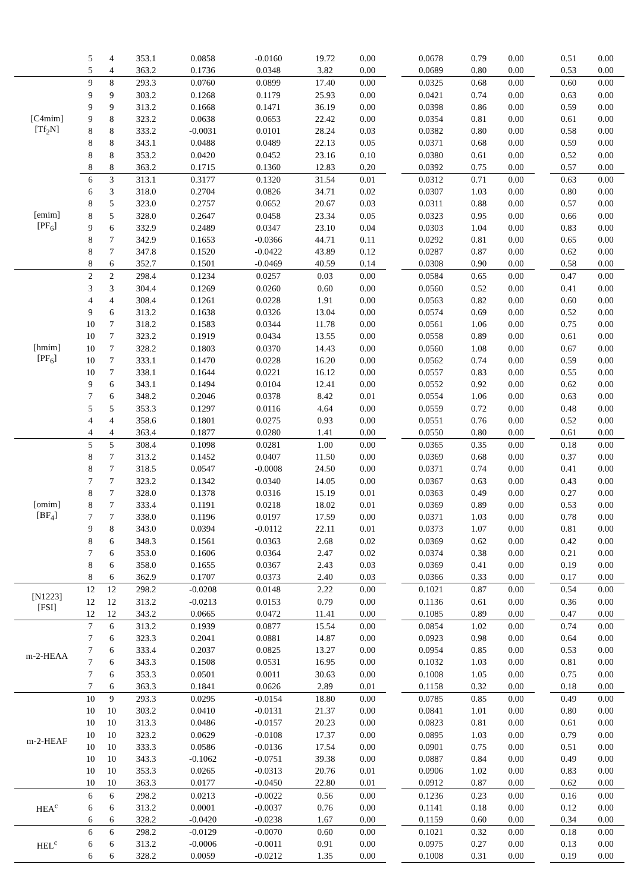| | 5 | 4 | 353.1 | 0.0858 | -0.0160 | 19.72 | 0.00 | | 0.0678 | 0.79 | 0.00 | | 0.51 | 0.00 |
| | 5 | 4 | 363.2 | 0.1736 | 0.0348 | 3.82 | 0.00 | | 0.0689 | 0.80 | 0.00 | | 0.53 | 0.00 |
| [C4mim] [Tf<sub>2</sub>N] | 9 | 8 | 293.3 | 0.0760 | 0.0899 | 17.40 | 0.00 | | 0.0325 | 0.68 | 0.00 | | 0.60 | 0.00 |
| | 9 | 9 | 303.2 | 0.1268 | 0.1179 | 25.93 | 0.00 | | 0.0421 | 0.74 | 0.00 | | 0.63 | 0.00 |
| | 9 | 9 | 313.2 | 0.1668 | 0.1471 | 36.19 | 0.00 | | 0.0398 | 0.86 | 0.00 | | 0.59 | 0.00 |
| | 9 | 8 | 323.2 | 0.0638 | 0.0653 | 22.42 | 0.00 | | 0.0354 | 0.81 | 0.00 | | 0.61 | 0.00 |
| | 8 | 8 | 333.2 | -0.0031 | 0.0101 | 28.24 | 0.03 | | 0.0382 | 0.80 | 0.00 | | 0.58 | 0.00 |
| | 8 | 8 | 343.1 | 0.0488 | 0.0489 | 22.13 | 0.05 | | 0.0371 | 0.68 | 0.00 | | 0.59 | 0.00 |
| | 8 | 8 | 353.2 | 0.0420 | 0.0452 | 23.16 | 0.10 | | 0.0380 | 0.61 | 0.00 | | 0.52 | 0.00 |
| | 8 | 8 | 363.2 | 0.1715 | 0.1360 | 12.83 | 0.20 | | 0.0392 | 0.75 | 0.00 | | 0.57 | 0.00 |
| [emim] [PF<sub>6</sub>] | 6 | 3 | 313.1 | 0.3177 | 0.1320 | 31.54 | 0.01 | | 0.0312 | 0.71 | 0.00 | | 0.63 | 0.00 |
| | 6 | 3 | 318.0 | 0.2704 | 0.0826 | 34.71 | 0.02 | | 0.0307 | 1.03 | 0.00 | | 0.80 | 0.00 |
| | 8 | 5 | 323.0 | 0.2757 | 0.0652 | 20.67 | 0.03 | | 0.0311 | 0.88 | 0.00 | | 0.57 | 0.00 |
| | 8 | 5 | 328.0 | 0.2647 | 0.0458 | 23.34 | 0.05 | | 0.0323 | 0.95 | 0.00 | | 0.66 | 0.00 |
| | 9 | 6 | 332.9 | 0.2489 | 0.0347 | 23.10 | 0.04 | | 0.0303 | 1.04 | 0.00 | | 0.83 | 0.00 |
| | 8 | 7 | 342.9 | 0.1653 | -0.0366 | 44.71 | 0.11 | | 0.0292 | 0.81 | 0.00 | | 0.65 | 0.00 |
| | 8 | 7 | 347.8 | 0.1520 | -0.0422 | 43.89 | 0.12 | | 0.0287 | 0.87 | 0.00 | | 0.62 | 0.00 |
| | 8 | 6 | 352.7 | 0.1501 | -0.0469 | 40.59 | 0.14 | | 0.0308 | 0.90 | 0.00 | | 0.58 | 0.00 |
| [hmim] [PF<sub>6</sub>] | 2 | 2 | 298.4 | 0.1234 | 0.0257 | 0.03 | 0.00 | | 0.0584 | 0.65 | 0.00 | | 0.47 | 0.00 |
| | 3 | 3 | 304.4 | 0.1269 | 0.0260 | 0.60 | 0.00 | | 0.0560 | 0.52 | 0.00 | | 0.41 | 0.00 |
| | 4 | 4 | 308.4 | 0.1261 | 0.0228 | 1.91 | 0.00 | | 0.0563 | 0.82 | 0.00 | | 0.60 | 0.00 |
| | 9 | 6 | 313.2 | 0.1638 | 0.0326 | 13.04 | 0.00 | | 0.0574 | 0.69 | 0.00 | | 0.52 | 0.00 |
| | 10 | 7 | 318.2 | 0.1583 | 0.0344 | 11.78 | 0.00 | | 0.0561 | 1.06 | 0.00 | | 0.75 | 0.00 |
| | 10 | 7 | 323.2 | 0.1919 | 0.0434 | 13.55 | 0.00 | | 0.0558 | 0.89 | 0.00 | | 0.61 | 0.00 |
| | 10 | 7 | 328.2 | 0.1803 | 0.0370 | 14.43 | 0.00 | | 0.0560 | 1.08 | 0.00 | | 0.67 | 0.00 |
| | 10 | 7 | 333.1 | 0.1470 | 0.0228 | 16.20 | 0.00 | | 0.0562 | 0.74 | 0.00 | | 0.59 | 0.00 |
| | 10 | 7 | 338.1 | 0.1644 | 0.0221 | 16.12 | 0.00 | | 0.0557 | 0.83 | 0.00 | | 0.55 | 0.00 |
| | 9 | 6 | 343.1 | 0.1494 | 0.0104 | 12.41 | 0.00 | | 0.0552 | 0.92 | 0.00 | | 0.62 | 0.00 |
| | 7 | 6 | 348.2 | 0.2046 | 0.0378 | 8.42 | 0.01 | | 0.0554 | 1.06 | 0.00 | | 0.63 | 0.00 |
| | 5 | 5 | 353.3 | 0.1297 | 0.0116 | 4.64 | 0.00 | | 0.0559 | 0.72 | 0.00 | | 0.48 | 0.00 |
| | 4 | 4 | 358.6 | 0.1801 | 0.0275 | 0.93 | 0.00 | | 0.0551 | 0.76 | 0.00 | | 0.52 | 0.00 |
| | 4 | 4 | 363.4 | 0.1877 | 0.0280 | 1.41 | 0.00 | | 0.0550 | 0.80 | 0.00 | | 0.61 | 0.00 |
| [omim] [BF<sub>4</sub>] | 5 | 5 | 308.4 | 0.1098 | 0.0281 | 1.00 | 0.00 | | 0.0365 | 0.35 | 0.00 | | 0.18 | 0.00 |
| | 8 | 7 | 313.2 | 0.1452 | 0.0407 | 11.50 | 0.00 | | 0.0369 | 0.68 | 0.00 | | 0.37 | 0.00 |
| | 8 | 7 | 318.5 | 0.0547 | -0.0008 | 24.50 | 0.00 | | 0.0371 | 0.74 | 0.00 | | 0.41 | 0.00 |
| | 7 | 7 | 323.2 | 0.1342 | 0.0340 | 14.05 | 0.00 | | 0.0367 | 0.63 | 0.00 | | 0.43 | 0.00 |
| | 8 | 7 | 328.0 | 0.1378 | 0.0316 | 15.19 | 0.01 | | 0.0363 | 0.49 | 0.00 | | 0.27 | 0.00 |
| | 8 | 7 | 333.4 | 0.1191 | 0.0218 | 18.02 | 0.01 | | 0.0369 | 0.89 | 0.00 | | 0.53 | 0.00 |
| | 7 | 7 | 338.0 | 0.1196 | 0.0197 | 17.59 | 0.00 | | 0.0371 | 1.03 | 0.00 | | 0.78 | 0.00 |
| | 9 | 8 | 343.0 | 0.0394 | -0.0112 | 22.11 | 0.01 | | 0.0373 | 1.07 | 0.00 | | 0.81 | 0.00 |
| | 8 | 6 | 348.3 | 0.1561 | 0.0363 | 2.68 | 0.02 | | 0.0369 | 0.62 | 0.00 | | 0.42 | 0.00 |
| | 7 | 6 | 353.0 | 0.1606 | 0.0364 | 2.47 | 0.02 | | 0.0374 | 0.38 | 0.00 | | 0.21 | 0.00 |
| | 8 | 6 | 358.0 | 0.1655 | 0.0367 | 2.43 | 0.03 | | 0.0369 | 0.41 | 0.00 | | 0.19 | 0.00 |
| | 8 | 6 | 362.9 | 0.1707 | 0.0373 | 2.40 | 0.03 | | 0.0366 | 0.33 | 0.00 | | 0.17 | 0.00 |
| [N1223] [FSI] | 12 | 12 | 298.2 | -0.0208 | 0.0148 | 2.22 | 0.00 | | 0.1021 | 0.87 | 0.00 | | 0.54 | 0.00 |
| | 12 | 12 | 313.2 | -0.0213 | 0.0153 | 0.79 | 0.00 | | 0.1136 | 0.61 | 0.00 | | 0.36 | 0.00 |
| | 12 | 12 | 343.2 | 0.0665 | 0.0472 | 11.41 | 0.00 | | 0.1085 | 0.89 | 0.00 | | 0.47 | 0.00 |
| m-2-HEAA | 7 | 6 | 313.2 | 0.1939 | 0.0877 | 15.54 | 0.00 | | 0.0854 | 1.02 | 0.00 | | 0.74 | 0.00 |
| | 7 | 6 | 323.3 | 0.2041 | 0.0881 | 14.87 | 0.00 | | 0.0923 | 0.98 | 0.00 | | 0.64 | 0.00 |
| | 7 | 6 | 333.4 | 0.2037 | 0.0825 | 13.27 | 0.00 | | 0.0954 | 0.85 | 0.00 | | 0.53 | 0.00 |
| | 7 | 6 | 343.3 | 0.1508 | 0.0531 | 16.95 | 0.00 | | 0.1032 | 1.03 | 0.00 | | 0.81 | 0.00 |
| | 7 | 6 | 353.3 | 0.0501 | 0.0011 | 30.63 | 0.00 | | 0.1008 | 1.05 | 0.00 | | 0.75 | 0.00 |
| | 7 | 6 | 363.3 | 0.1841 | 0.0626 | 2.89 | 0.01 | | 0.1158 | 0.32 | 0.00 | | 0.18 | 0.00 |
| m-2-HEAF | 10 | 9 | 293.3 | 0.0295 | -0.0154 | 18.80 | 0.00 | | 0.0785 | 0.85 | 0.00 | | 0.49 | 0.00 |
| | 10 | 10 | 303.2 | 0.0410 | -0.0131 | 21.37 | 0.00 | | 0.0841 | 1.01 | 0.00 | | 0.80 | 0.00 |
| | 10 | 10 | 313.3 | 0.0486 | -0.0157 | 20.23 | 0.00 | | 0.0823 | 0.81 | 0.00 | | 0.61 | 0.00 |
| | 10 | 10 | 323.2 | 0.0629 | -0.0108 | 17.37 | 0.00 | | 0.0895 | 1.03 | 0.00 | | 0.79 | 0.00 |
| | 10 | 10 | 333.3 | 0.0586 | -0.0136 | 17.54 | 0.00 | | 0.0901 | 0.75 | 0.00 | | 0.51 | 0.00 |
| | 10 | 10 | 343.3 | -0.1062 | -0.0751 | 39.38 | 0.00 | | 0.0887 | 0.84 | 0.00 | | 0.49 | 0.00 |
| | 10 | 10 | 353.3 | 0.0265 | -0.0313 | 20.76 | 0.01 | | 0.0906 | 1.02 | 0.00 | | 0.83 | 0.00 |
| | 10 | 10 | 363.3 | 0.0177 | -0.0450 | 22.80 | 0.01 | | 0.0912 | 0.87 | 0.00 | | 0.62 | 0.00 |
| HEA<sup>c</sup> | 6 | 6 | 298.2 | 0.0213 | -0.0022 | 0.56 | 0.00 | | 0.1236 | 0.23 | 0.00 | | 0.16 | 0.00 |
| | 6 | 6 | 313.2 | 0.0001 | -0.0037 | 0.76 | 0.00 | | 0.1141 | 0.18 | 0.00 | | 0.12 | 0.00 |
| | 6 | 6 | 328.2 | -0.0420 | -0.0238 | 1.67 | 0.00 | | 0.1159 | 0.60 | 0.00 | | 0.34 | 0.00 |
| HEL<sup>c</sup> | 6 | 6 | 298.2 | -0.0129 | -0.0070 | 0.60 | 0.00 | | 0.1021 | 0.32 | 0.00 | | 0.18 | 0.00 |
| | 6 | 6 | 313.2 | -0.0006 | -0.0011 | 0.91 | 0.00 | | 0.0975 | 0.27 | 0.00 | | 0.13 | 0.00 |
| | 6 | 6 | 328.2 | 0.0059 | -0.0212 | 1.35 | 0.00 | | 0.1008 | 0.31 | 0.00 | | 0.19 | 0.00 |